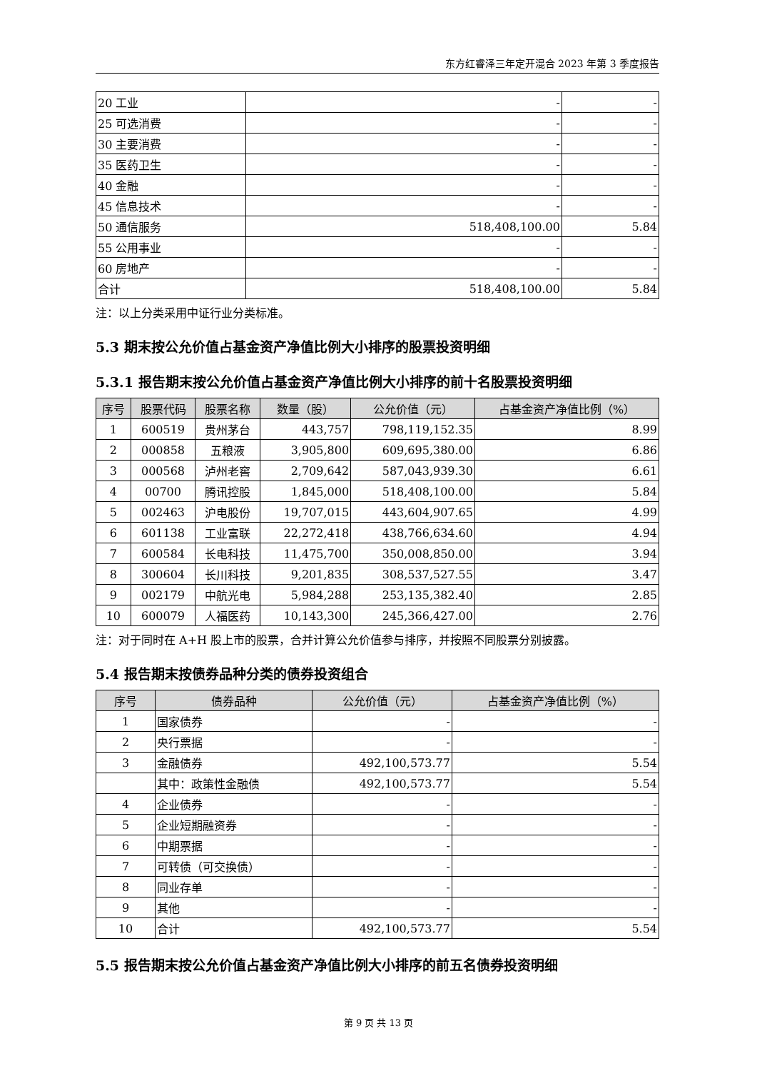东方红睿泽三年定开混合 2023 年第 3 季度报告
| 20 工业 | - | - |
| 25 可选消费 | - | - |
| 30 主要消费 | - | - |
| 35 医药卫生 | - | - |
| 40 金融 | - | - |
| 45 信息技术 | - | - |
| 50 通信服务 | 518,408,100.00 | 5.84 |
| 55 公用事业 | - | - |
| 60 房地产 | - | - |
| 合计 | 518,408,100.00 | 5.84 |
注：以上分类采用中证行业分类标准。
5.3 期末按公允价值占基金资产净值比例大小排序的股票投资明细
5.3.1 报告期末按公允价值占基金资产净值比例大小排序的前十名股票投资明细
| 序号 | 股票代码 | 股票名称 | 数量（股） | 公允价值（元） | 占基金资产净值比例（%） |
| --- | --- | --- | --- | --- | --- |
| 1 | 600519 | 贵州茅台 | 443,757 | 798,119,152.35 | 8.99 |
| 2 | 000858 | 五粮液 | 3,905,800 | 609,695,380.00 | 6.86 |
| 3 | 000568 | 泸州老窖 | 2,709,642 | 587,043,939.30 | 6.61 |
| 4 | 00700 | 腾讯控股 | 1,845,000 | 518,408,100.00 | 5.84 |
| 5 | 002463 | 沪电股份 | 19,707,015 | 443,604,907.65 | 4.99 |
| 6 | 601138 | 工业富联 | 22,272,418 | 438,766,634.60 | 4.94 |
| 7 | 600584 | 长电科技 | 11,475,700 | 350,008,850.00 | 3.94 |
| 8 | 300604 | 长川科技 | 9,201,835 | 308,537,527.55 | 3.47 |
| 9 | 002179 | 中航光电 | 5,984,288 | 253,135,382.40 | 2.85 |
| 10 | 600079 | 人福医药 | 10,143,300 | 245,366,427.00 | 2.76 |
注：对于同时在 A+H 股上市的股票，合并计算公允价值参与排序，并按照不同股票分别披露。
5.4 报告期末按债券品种分类的债券投资组合
| 序号 | 债券品种 | 公允价值（元） | 占基金资产净值比例（%） |
| --- | --- | --- | --- |
| 1 | 国家债券 | - | - |
| 2 | 央行票据 | - | - |
| 3 | 金融债券 | 492,100,573.77 | 5.54 |
| | 其中：政策性金融债 | 492,100,573.77 | 5.54 |
| 4 | 企业债券 | - | - |
| 5 | 企业短期融资券 | - | - |
| 6 | 中期票据 | - | - |
| 7 | 可转债（可交换债） | - | - |
| 8 | 同业存单 | - | - |
| 9 | 其他 | - | - |
| 10 | 合计 | 492,100,573.77 | 5.54 |
5.5 报告期末按公允价值占基金资产净值比例大小排序的前五名债券投资明细
第 9 页 共 13 页